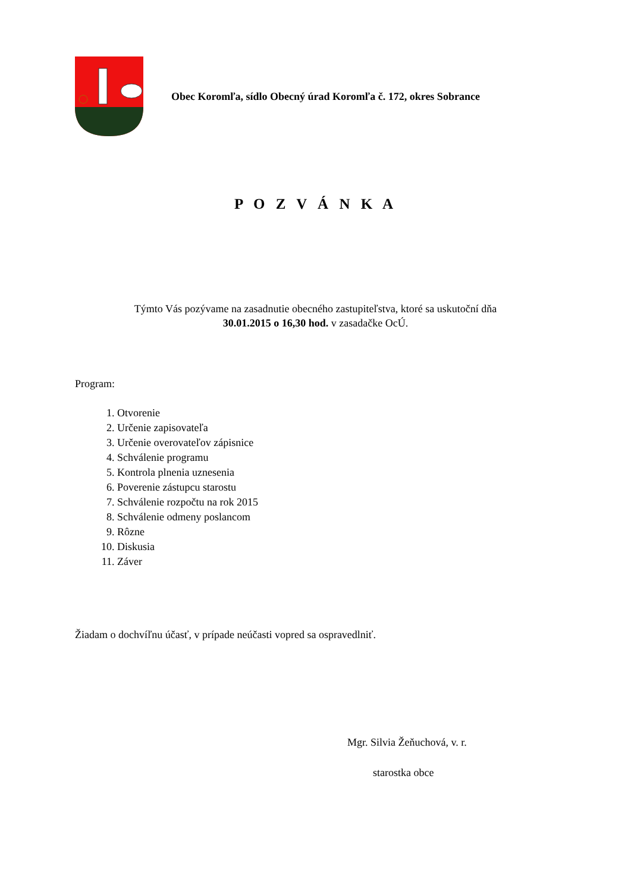Obec Koromľa, sídlo Obecný úrad Koromľa č. 172, okres Sobrance
P O Z V Á N K A
Týmto Vás pozývame na zasadnutie obecného zastupiteľstva, ktoré sa uskutoční dňa
30.01.2015 o 16,30 hod. v zasadačke OcÚ.
Program:
1. Otvorenie
2. Určenie zapisovateľa
3. Určenie overovateľov zápisnice
4. Schválenie programu
5. Kontrola plnenia uznesenia
6. Poverenie zástupcu starostu
7. Schválenie rozpočtu na rok 2015
8. Schválenie odmeny poslancom
9. Rôzne
10. Diskusia
11. Záver
Žiadam o dochvíľnu účasť, v prípade neúčasti vopred sa ospravedlniť.
Mgr. Silvia Žeňuchová, v. r.
starostka obce